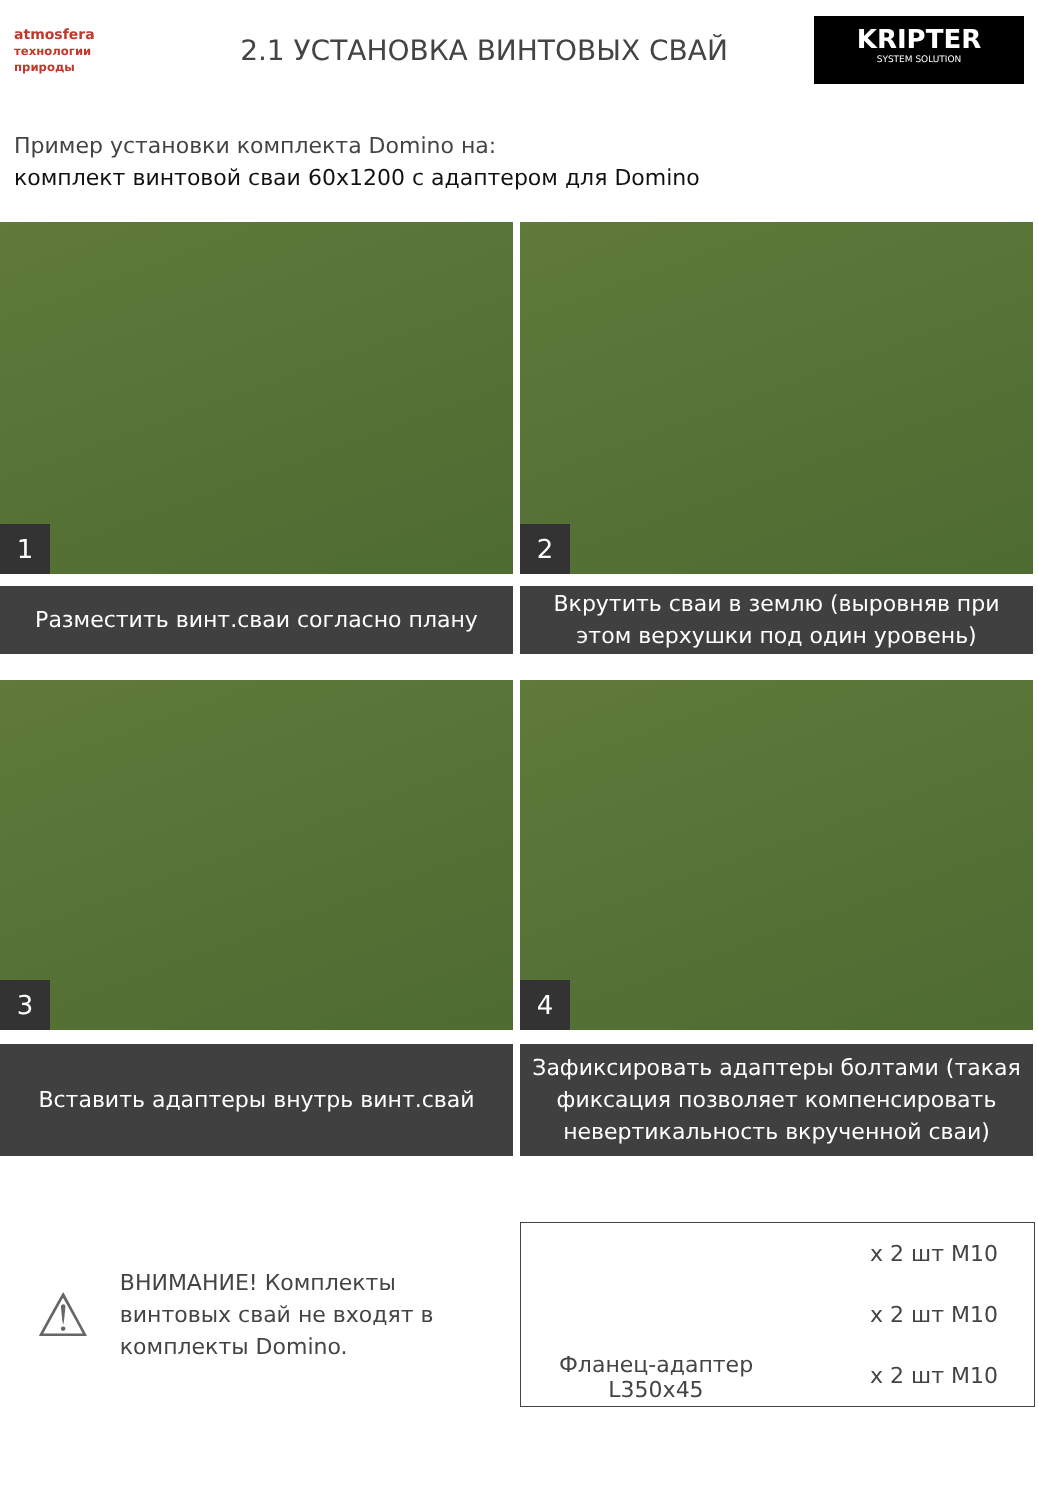atmosfera технологии природы
2.1 УСТАНОВКА ВИНТОВЫХ СВАЙ
KRIPTER
SYSTEM SOLUTION
Пример установки комплекта Domino на:
комплект винтовой сваи 60x1200 с адаптером для Domino
1
Разместить винт.сваи согласно плану
2
Вкрутить сваи в землю (выровняв при этом верхушки под один уровень)
3
Вставить адаптеры внутрь винт.свай
4
Зафиксировать адаптеры болтами (такая фиксация позволяет компенсировать невертикальность вкрученной сваи)
⚠
ВНИМАНИЕ! Комплекты винтовых свай не входят в комплекты Domino.
Фланец-адаптер
L350x45
x 2 шт M10
x 2 шт M10
x 2 шт M10